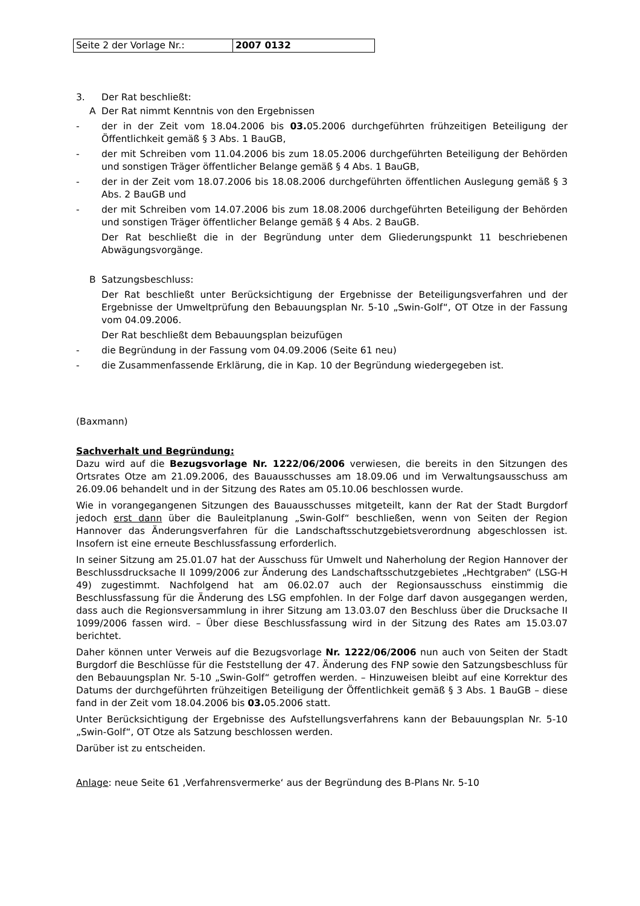| Seite 2 der Vorlage Nr.: | 2007 0132 |
3. Der Rat beschließt:
A Der Rat nimmt Kenntnis von den Ergebnissen
- der in der Zeit vom 18.04.2006 bis 03. 05.2006 durchgeführten frühzeitigen Beteiligung der Öffentlichkeit gemäß § 3 Abs. 1 BauGB,
- der mit Schreiben vom 11.04.2006 bis zum 18.05.2006 durchgeführten Beteiligung der Behörden und sonstigen Träger öffentlicher Belange gemäß § 4 Abs. 1 BauGB,
- der in der Zeit vom 18.07.2006 bis 18.08.2006 durchgeführten öffentlichen Auslegung gemäß § 3 Abs. 2 BauGB und
- der mit Schreiben vom 14.07.2006 bis zum 18.08.2006 durchgeführten Beteiligung der Behörden und sonstigen Träger öffentlicher Belange gemäß § 4 Abs. 2 BauGB.
Der Rat beschließt die in der Begründung unter dem Gliederungspunkt 11 beschriebenen Abwägungsvorgänge.
B Satzungsbeschluss:
Der Rat beschließt unter Berücksichtigung der Ergebnisse der Beteiligungsverfahren und der Ergebnisse der Umweltprüfung den Bebauungsplan Nr. 5-10 „Swin-Golf“, OT Otze in der Fassung vom 04.09.2006.
Der Rat beschließt dem Bebauungsplan beizufügen
- die Begründung in der Fassung vom 04.09.2006 (Seite 61 neu)
- die Zusammenfassende Erklärung, die in Kap. 10 der Begründung wiedergegeben ist.
(Baxmann)
Sachverhalt und Begründung:
Dazu wird auf die Bezugsvorlage Nr. 1222/06/2006 verwiesen, die bereits in den Sitzungen des Ortsrates Otze am 21.09.2006, des Bauausschusses am 18.09.06 und im Verwaltungsausschuss am 26.09.06 behandelt und in der Sitzung des Rates am 05.10.06 beschlossen wurde.
Wie in vorangegangenen Sitzungen des Bauausschusses mitgeteilt, kann der Rat der Stadt Burgdorf jedoch erst dann über die Bauleitplanung „Swin-Golf“ beschließen, wenn von Seiten der Region Hannover das Änderungsverfahren für die Landschaftsschutzgebietsverordnung abgeschlossen ist. Insofern ist eine erneute Beschlussfassung erforderlich.
In seiner Sitzung am 25.01.07 hat der Ausschuss für Umwelt und Naherholung der Region Hannover der Beschlussdrucksache II 1099/2006 zur Änderung des Landschaftsschutzgebietes „Hechtgraben“ (LSG-H 49) zugestimmt. Nachfolgend hat am 06.02.07 auch der Regionsausschuss einstimmig die Beschlussfassung für die Änderung des LSG empfohlen. In der Folge darf davon ausgegangen werden, dass auch die Regionsversammlung in ihrer Sitzung am 13.03.07 den Beschluss über die Drucksache II 1099/2006 fassen wird. – Über diese Beschlussfassung wird in der Sitzung des Rates am 15.03.07 berichtet.
Daher können unter Verweis auf die Bezugsvorlage Nr. 1222/06/2006 nun auch von Seiten der Stadt Burgdorf die Beschlüsse für die Feststellung der 47. Änderung des FNP sowie den Satzungsbeschluss für den Bebauungsplan Nr. 5-10 „Swin-Golf“ getroffen werden. – Hinzuweisen bleibt auf eine Korrektur des Datums der durchgeführten frühzeitigen Beteiligung der Öffentlichkeit gemäß § 3 Abs. 1 BauGB – diese fand in der Zeit vom 18.04.2006 bis 03. 05.2006 statt.
Unter Berücksichtigung der Ergebnisse des Aufstellungsverfahrens kann der Bebauungsplan Nr. 5-10 „Swin-Golf“, OT Otze als Satzung beschlossen werden.
Darüber ist zu entscheiden.
Anlage: neue Seite 61 ‚Verfahrensvermerke‘ aus der Begründung des B-Plans Nr. 5-10